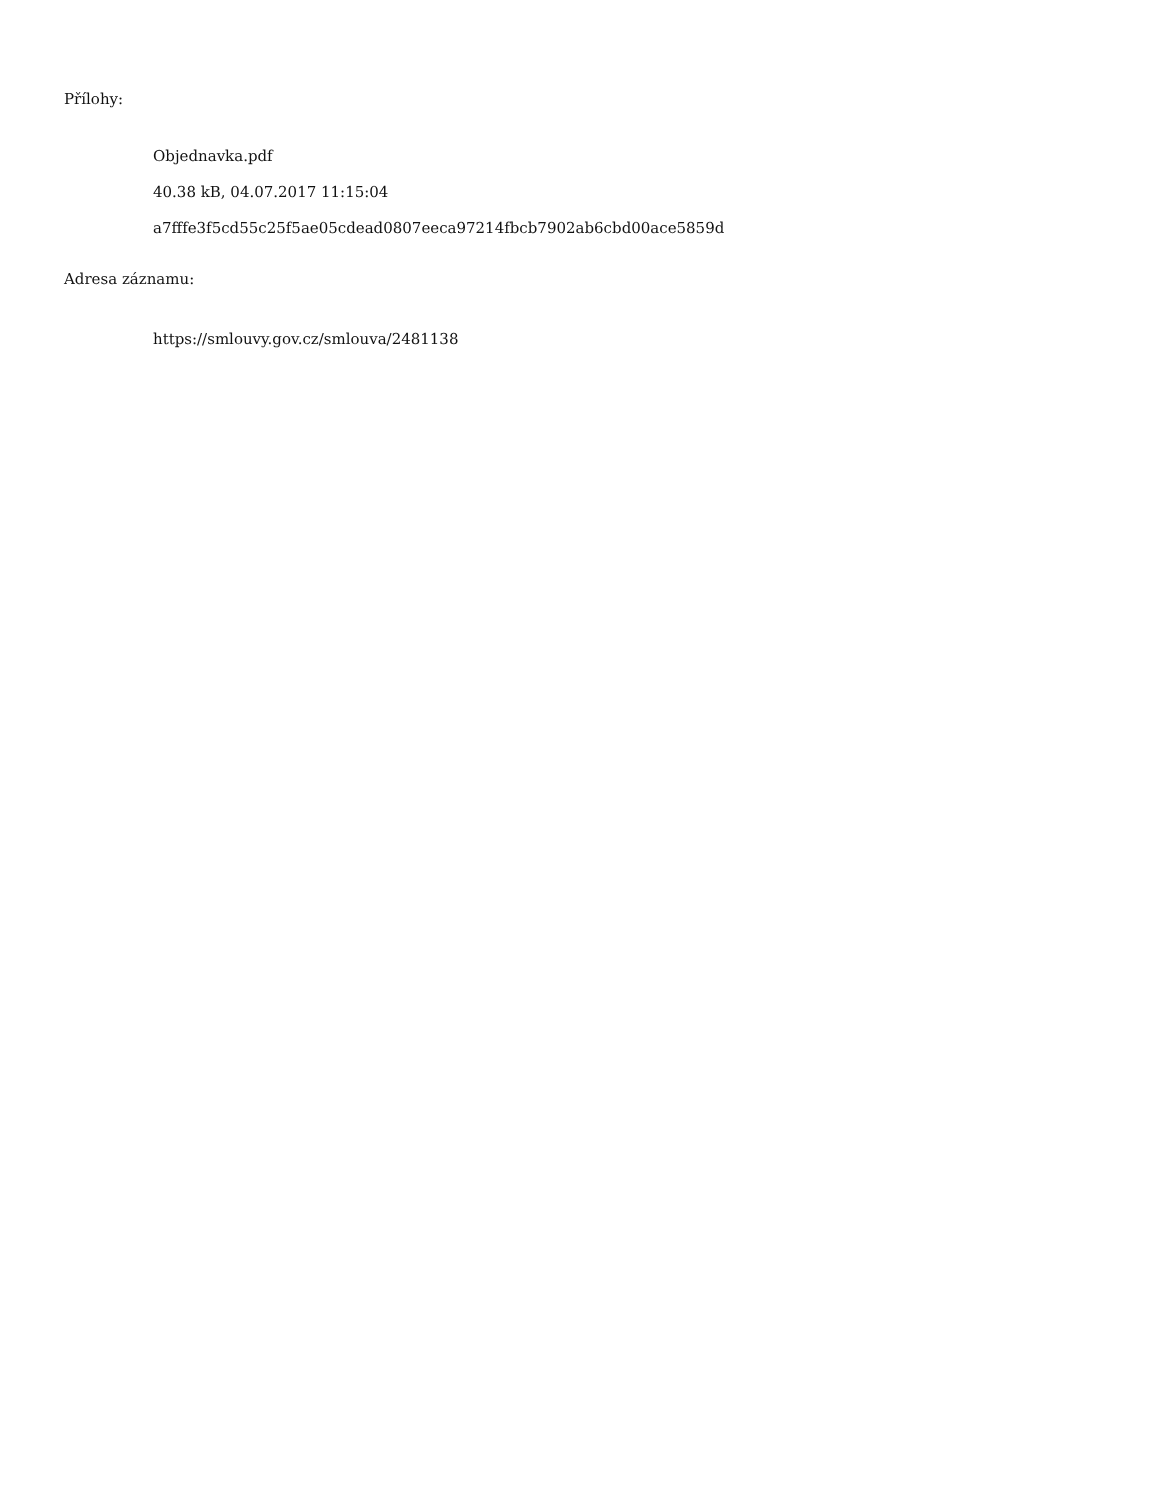Přílohy:
Objednavka.pdf
40.38 kB, 04.07.2017 11:15:04
a7fffe3f5cd55c25f5ae05cdead0807eeca97214fbcb7902ab6cbd00ace5859d
Adresa záznamu:
https://smlouvy.gov.cz/smlouva/2481138